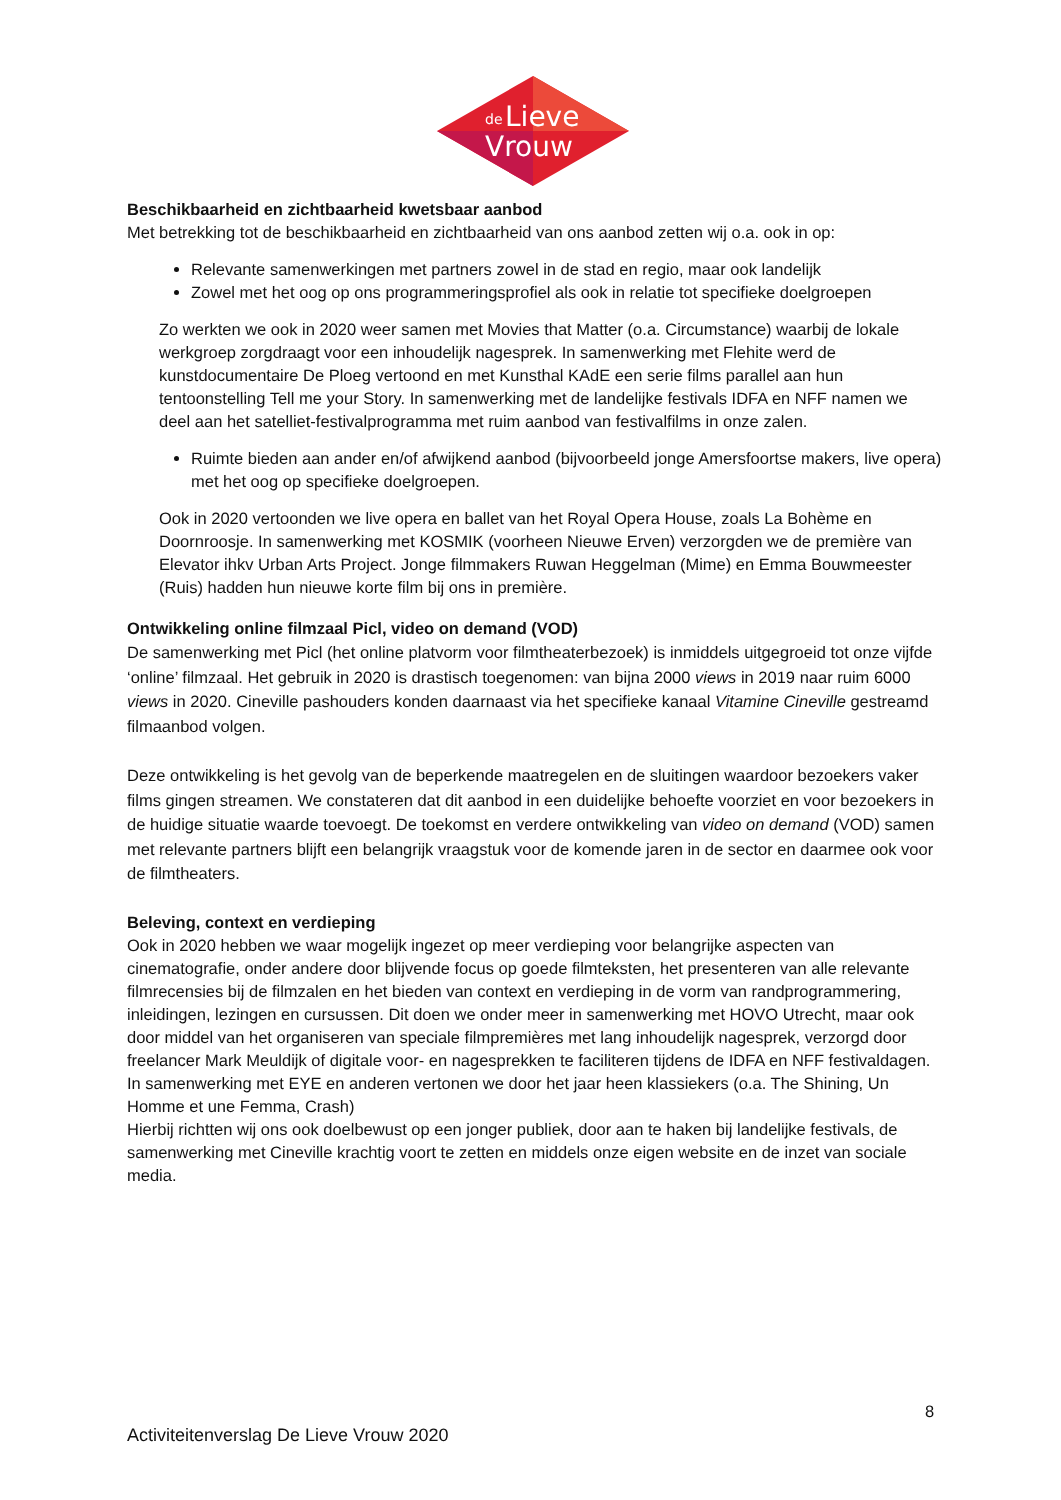de
Lieve
Vrouw
Beschikbaarheid en zichtbaarheid kwetsbaar aanbod
Met betrekking tot de beschikbaarheid en zichtbaarheid van ons aanbod zetten wij o.a. ook in op:
Relevante samenwerkingen met partners zowel in de stad en regio, maar ook landelijk
Zowel met het oog op ons programmeringsprofiel als ook in relatie tot specifieke doelgroepen
Zo werkten we ook in 2020 weer samen met Movies that Matter (o.a. Circumstance) waarbij de lokale werkgroep zorgdraagt voor een inhoudelijk nagesprek. In samenwerking met Flehite werd de kunstdocumentaire De Ploeg vertoond en met Kunsthal KAdE een serie films parallel aan hun tentoonstelling Tell me your Story. In samenwerking met de landelijke festivals IDFA en NFF namen we deel aan het satelliet-festivalprogramma met ruim aanbod van festivalfilms in onze zalen.
Ruimte bieden aan ander en/of afwijkend aanbod (bijvoorbeeld jonge Amersfoortse makers, live opera) met het oog op specifieke doelgroepen.
Ook in 2020 vertoonden we live opera en ballet van het Royal Opera House, zoals La Bohème en Doornroosje. In samenwerking met KOSMIK (voorheen Nieuwe Erven) verzorgden we de première van Elevator ihkv Urban Arts Project. Jonge filmmakers Ruwan Heggelman (Mime) en Emma Bouwmeester (Ruis) hadden hun nieuwe korte film bij ons in première.
Ontwikkeling online filmzaal Picl, video on demand (VOD)
De samenwerking met Picl (het online platvorm voor filmtheaterbezoek) is inmiddels uitgegroeid tot onze vijfde ‘online’ filmzaal. Het gebruik in 2020 is drastisch toegenomen: van bijna 2000 views in 2019 naar ruim 6000 views in 2020. Cineville pashouders konden daarnaast via het specifieke kanaal Vitamine Cineville gestreamd filmaanbod volgen.
Deze ontwikkeling is het gevolg van de beperkende maatregelen en de sluitingen waardoor bezoekers vaker films gingen streamen. We constateren dat dit aanbod in een duidelijke behoefte voorziet en voor bezoekers in de huidige situatie waarde toevoegt. De toekomst en verdere ontwikkeling van video on demand (VOD) samen met relevante partners blijft een belangrijk vraagstuk voor de komende jaren in de sector en daarmee ook voor de filmtheaters.
Beleving, context en verdieping
Ook in 2020 hebben we waar mogelijk ingezet op meer verdieping voor belangrijke aspecten van cinematografie, onder andere door blijvende focus op goede filmteksten, het presenteren van alle relevante filmrecensies bij de filmzalen en het bieden van context en verdieping in de vorm van randprogrammering, inleidingen, lezingen en cursussen. Dit doen we onder meer in samenwerking met HOVO Utrecht, maar ook door middel van het organiseren van speciale filmpremières met lang inhoudelijk nagesprek, verzorgd door freelancer Mark Meuldijk of digitale voor- en nagesprekken te faciliteren tijdens de IDFA en NFF festivaldagen. In samenwerking met EYE en anderen vertonen we door het jaar heen klassiekers (o.a. The Shining, Un Homme et une Femma, Crash)
Hierbij richtten wij ons ook doelbewust op een jonger publiek, door aan te haken bij landelijke festivals, de samenwerking met Cineville krachtig voort te zetten en middels onze eigen website en de inzet van sociale media.
8
Activiteitenverslag De Lieve Vrouw 2020